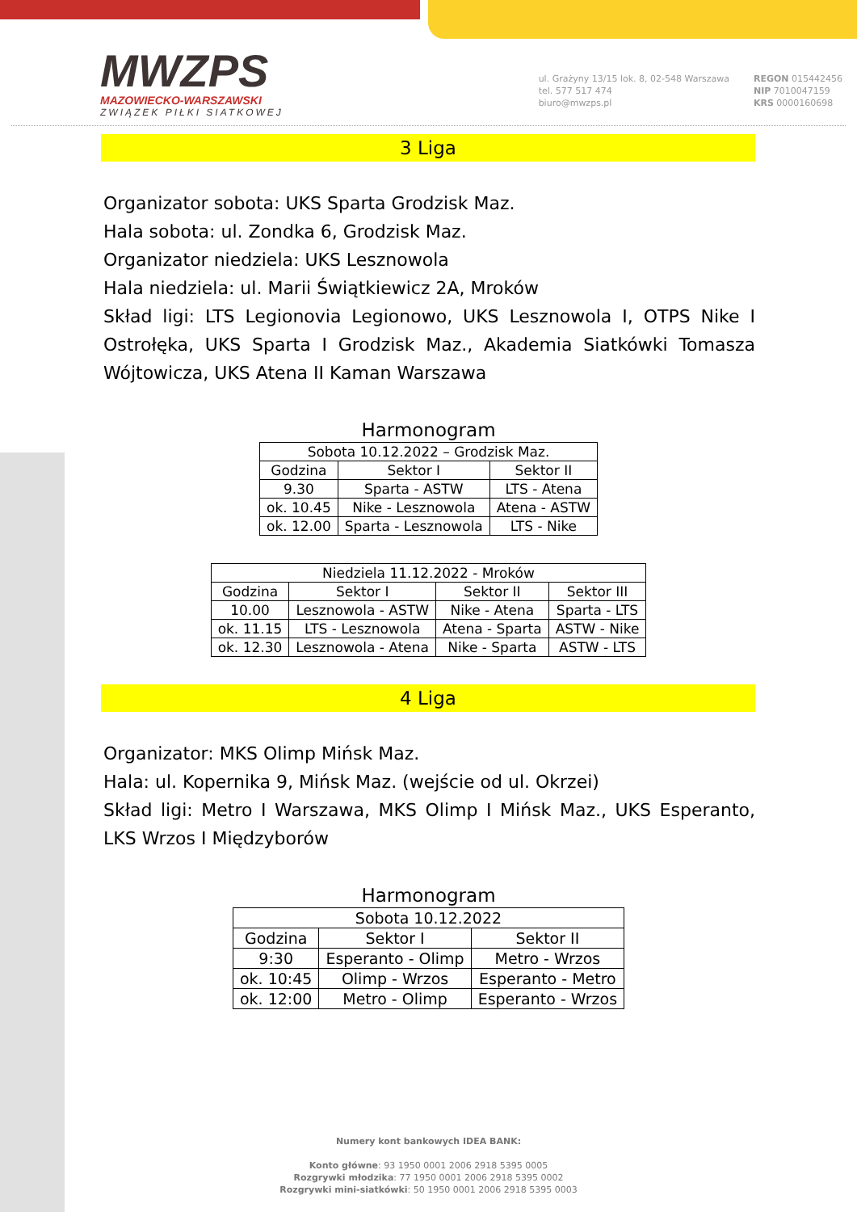MWZPS
MAZOWIECKO-WARSZAWSKI
ZWIĄZEK PIŁKI SIATKOWEJ
ul. Grażyny 13/15 lok. 8, 02-548 Warszawa
tel. 577 517 474
biuro@mwzps.pl
REGON 015442456
NIP 7010047159
KRS 0000160698
3 Liga
Organizator sobota: UKS Sparta Grodzisk Maz.
Hala sobota: ul. Zondka 6, Grodzisk Maz.
Organizator niedziela: UKS Lesznowola
Hala niedziela: ul. Marii Świątkiewicz 2A, Mroków
Skład ligi: LTS Legionovia Legionowo, UKS Lesznowola I, OTPS Nike I Ostrołęka, UKS Sparta I Grodzisk Maz., Akademia Siatkówki Tomasza Wójtowicza, UKS Atena II Kaman Warszawa
Harmonogram
| Sobota 10.12.2022 – Grodzisk Maz. | | |
| Godzina | Sektor I | Sektor II |
| 9.30 | Sparta - ASTW | LTS - Atena |
| ok. 10.45 | Nike - Lesznowola | Atena - ASTW |
| ok. 12.00 | Sparta - Lesznowola | LTS - Nike |
| Niedziela 11.12.2022 - Mroków | | | |
| Godzina | Sektor I | Sektor II | Sektor III |
| 10.00 | Lesznowola - ASTW | Nike - Atena | Sparta - LTS |
| ok. 11.15 | LTS - Lesznowola | Atena - Sparta | ASTW - Nike |
| ok. 12.30 | Lesznowola - Atena | Nike - Sparta | ASTW - LTS |
4 Liga
Organizator: MKS Olimp Mińsk Maz.
Hala: ul. Kopernika 9, Mińsk Maz. (wejście od ul. Okrzei)
Skład ligi: Metro I Warszawa, MKS Olimp I Mińsk Maz., UKS Esperanto, LKS Wrzos I Międzyborów
Harmonogram
| Sobota 10.12.2022 | | |
| Godzina | Sektor I | Sektor II |
| 9:30 | Esperanto - Olimp | Metro - Wrzos |
| ok. 10:45 | Olimp - Wrzos | Esperanto - Metro |
| ok. 12:00 | Metro - Olimp | Esperanto - Wrzos |
Numery kont bankowych IDEA BANK:
Konto główne: 93 1950 0001 2006 2918 5395 0005
Rozgrywki młodzika: 77 1950 0001 2006 2918 5395 0002
Rozgrywki mini-siatkówki: 50 1950 0001 2006 2918 5395 0003